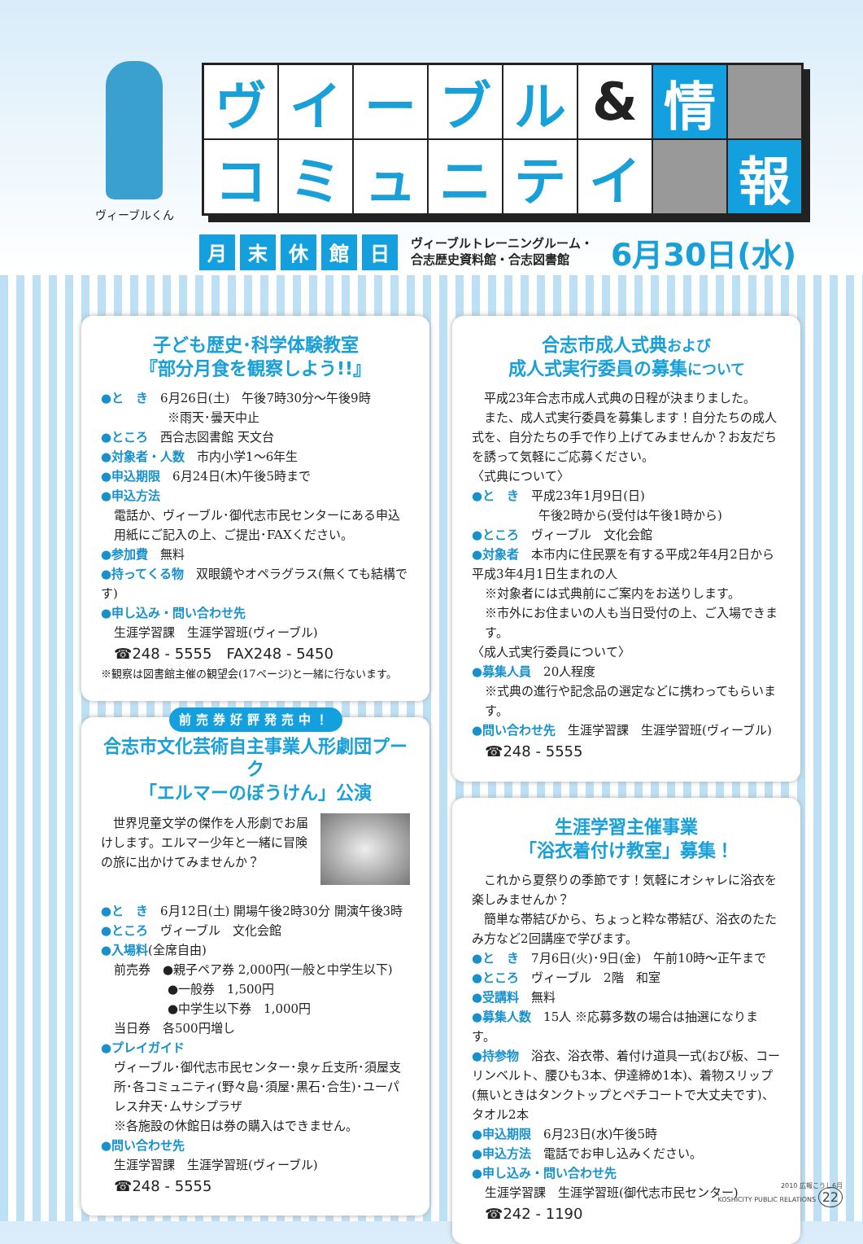ヴィーブルくん
ヴ
イ
ー
ブ
ル
&
情
コ
ミ
ュ
ニ
テ
イ
報
月末休館日 ヴィーブルトレーニングルーム・
合志歴史資料館・合志図書館 6月30日(水)
子ども歴史･科学体験教室
『部分月食を観察しよう!!』
●と　き　6月26日(土)　午後7時30分～午後9時
※雨天･曇天中止
●ところ　西合志図書館 天文台
●対象者・人数　市内小学1～6年生
●申込期限　6月24日(木)午後5時まで
●申込方法
電話か、ヴィーブル･御代志市民センターにある申込用紙にご記入の上、ご提出･FAXください。
●参加費　無料
●持ってくる物　双眼鏡やオペラグラス(無くても結構です)
●申し込み・問い合わせ先
生涯学習課　生涯学習班(ヴィーブル)
☎248 - 5555　FAX248 - 5450
※観察は図書館主催の観望会(17ページ)と一緒に行ないます。
前売券好評発売中！
合志市文化芸術自主事業人形劇団プーク
「エルマーのぼうけん」公演
　世界児童文学の傑作を人形劇でお届けします。エルマー少年と一緒に冒険の旅に出かけてみませんか？
●と　き　6月12日(土) 開場午後2時30分 開演午後3時
●ところ　ヴィーブル　文化会館
●入場料(全席自由)
前売券　●親子ペア券 2,000円(一般と中学生以下)
●一般券　1,500円
●中学生以下券　1,000円
当日券　各500円増し
●プレイガイド
ヴィーブル･御代志市民センター･泉ヶ丘支所･須屋支所･各コミュニティ(野々島･須屋･黒石･合生)･ユーパレス弁天･ムサシプラザ
※各施設の休館日は券の購入はできません。
●問い合わせ先
生涯学習課　生涯学習班(ヴィーブル)
☎248 - 5555
合志市成人式典および
成人式実行委員の募集について
　平成23年合志市成人式典の日程が決まりました。
　また、成人式実行委員を募集します！自分たちの成人式を、自分たちの手で作り上げてみませんか？お友だちを誘って気軽にご応募ください。
〈式典について〉
●と　き　平成23年1月9日(日)
午後2時から(受付は午後1時から)
●ところ　ヴィーブル　文化会館
●対象者　本市内に住民票を有する平成2年4月2日から平成3年4月1日生まれの人
※対象者には式典前にご案内をお送りします。
※市外にお住まいの人も当日受付の上、ご入場できます。
〈成人式実行委員について〉
●募集人員　20人程度
※式典の進行や記念品の選定などに携わってもらいます。
●問い合わせ先　生涯学習課　生涯学習班(ヴィーブル)
☎248 - 5555
生涯学習主催事業
「浴衣着付け教室」募集！
　これから夏祭りの季節です！気軽にオシャレに浴衣を楽しみませんか？
　簡単な帯結びから、ちょっと粋な帯結び、浴衣のたたみ方など2回講座で学びます。
●と　き　7月6日(火)･9日(金)　午前10時～正午まで
●ところ　ヴィーブル　2階　和室
●受講料　無料
●募集人数　15人 ※応募多数の場合は抽選になります。
●持参物　浴衣、浴衣帯、着付け道具一式(おび板、コーリンベルト、腰ひも3本、伊達締め1本)、着物スリップ(無いときはタンクトップとペチコートで大丈夫です)、タオル2本
●申込期限　6月23日(水)午後5時
●申込方法　電話でお申し込みください。
●申し込み・問い合わせ先
生涯学習課　生涯学習班(御代志市民センター)
☎242 - 1190
2010 広報こうし6月
KOSHICITY PUBLIC RELATIONS 22